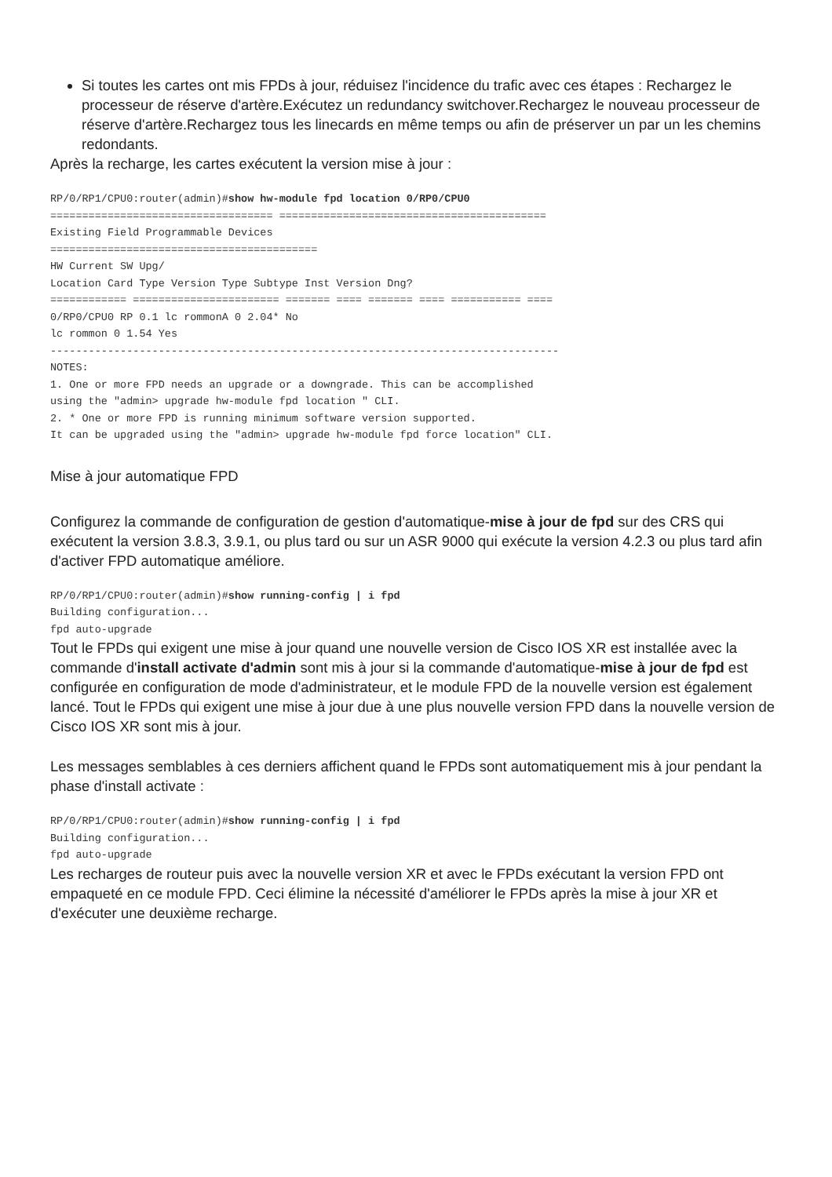Si toutes les cartes ont mis FPDs à jour, réduisez l'incidence du trafic avec ces étapes : Rechargez le processeur de réserve d'artère.Exécutez un redundancy switchover.Rechargez le nouveau processeur de réserve d'artère.Rechargez tous les linecards en même temps ou afin de préserver un par un les chemins redondants.
Après la recharge, les cartes exécutent la version mise à jour :
RP/0/RP1/CPU0:router(admin)#show hw-module fpd location 0/RP0/CPU0
=================================== ==========================================
Existing Field Programmable Devices
==========================================
HW Current SW Upg/
Location Card Type Version Type Subtype Inst Version Dng?
============ ======================= ======= ==== ======= ==== =========== ====
0/RP0/CPU0 RP 0.1 lc rommonA 0 2.04* No
lc rommon 0 1.54 Yes
--------------------------------------------------------------------------------
NOTES:
1. One or more FPD needs an upgrade or a downgrade. This can be accomplished
using the "admin> upgrade hw-module fpd location " CLI.
2. * One or more FPD is running minimum software version supported.
It can be upgraded using the "admin> upgrade hw-module fpd force location" CLI.
Mise à jour automatique FPD
Configurez la commande de configuration de gestion d'automatique-mise à jour de fpd sur des CRS qui exécutent la version 3.8.3, 3.9.1, ou plus tard ou sur un ASR 9000 qui exécute la version 4.2.3 ou plus tard afin d'activer FPD automatique améliore.
RP/0/RP1/CPU0:router(admin)#show running-config | i fpd
Building configuration...
fpd auto-upgrade
Tout le FPDs qui exigent une mise à jour quand une nouvelle version de Cisco IOS XR est installée avec la commande d'install activate d'admin sont mis à jour si la commande d'automatique-mise à jour de fpd est configurée en configuration de mode d'administrateur, et le module FPD de la nouvelle version est également lancé. Tout le FPDs qui exigent une mise à jour due à une plus nouvelle version FPD dans la nouvelle version de Cisco IOS XR sont mis à jour.
Les messages semblables à ces derniers affichent quand le FPDs sont automatiquement mis à jour pendant la phase d'install activate :
RP/0/RP1/CPU0:router(admin)#show running-config | i fpd
Building configuration...
fpd auto-upgrade
Les recharges de routeur puis avec la nouvelle version XR et avec le FPDs exécutant la version FPD ont empaqueté en ce module FPD. Ceci élimine la nécessité d'améliorer le FPDs après la mise à jour XR et d'exécuter une deuxième recharge.